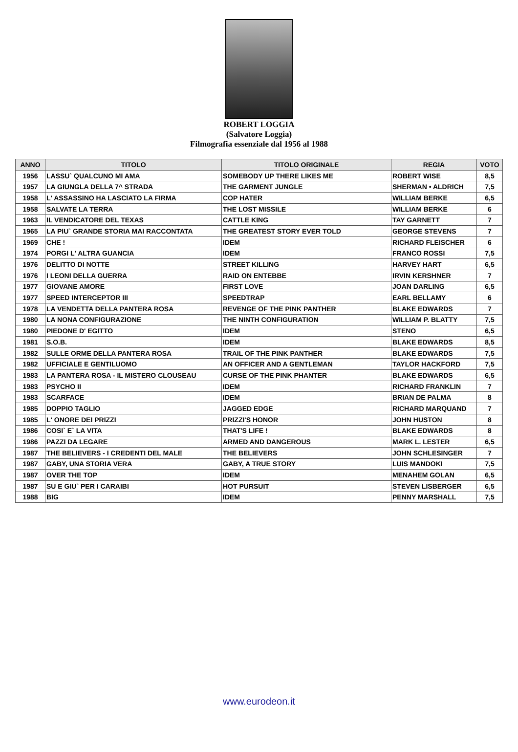ROBERT LOGGIA
(Salvatore Loggia)
Filmografia essenziale dal 1956 al 1988
| ANNO | TITOLO | TITOLO ORIGINALE | REGIA | VOTO |
| --- | --- | --- | --- | --- |
| 1956 | LASSU` QUALCUNO MI AMA | SOMEBODY UP THERE LIKES ME | ROBERT WISE | 8,5 |
| 1957 | LA GIUNGLA DELLA 7^ STRADA | THE GARMENT JUNGLE | SHERMAN • ALDRICH | 7,5 |
| 1958 | L' ASSASSINO HA LASCIATO LA FIRMA | COP HATER | WILLIAM BERKE | 6,5 |
| 1958 | SALVATE LA TERRA | THE LOST MISSILE | WILLIAM BERKE | 6 |
| 1963 | IL VENDICATORE DEL TEXAS | CATTLE KING | TAY GARNETT | 7 |
| 1965 | LA PIU` GRANDE STORIA MAI RACCONTATA | THE GREATEST STORY EVER TOLD | GEORGE STEVENS | 7 |
| 1969 | CHE ! | IDEM | RICHARD FLEISCHER | 6 |
| 1974 | PORGI L' ALTRA GUANCIA | IDEM | FRANCO ROSSI | 7,5 |
| 1976 | DELITTO DI NOTTE | STREET KILLING | HARVEY HART | 6,5 |
| 1976 | I LEONI DELLA GUERRA | RAID ON ENTEBBE | IRVIN KERSHNER | 7 |
| 1977 | GIOVANE AMORE | FIRST LOVE | JOAN DARLING | 6,5 |
| 1977 | SPEED INTERCEPTOR III | SPEEDTRAP | EARL BELLAMY | 6 |
| 1978 | LA VENDETTA DELLA PANTERA ROSA | REVENGE OF THE PINK PANTHER | BLAKE EDWARDS | 7 |
| 1980 | LA NONA CONFIGURAZIONE | THE NINTH CONFIGURATION | WILLIAM P. BLATTY | 7,5 |
| 1980 | PIEDONE D' EGITTO | IDEM | STENO | 6,5 |
| 1981 | S.O.B. | IDEM | BLAKE EDWARDS | 8,5 |
| 1982 | SULLE ORME DELLA PANTERA ROSA | TRAIL OF THE PINK PANTHER | BLAKE EDWARDS | 7,5 |
| 1982 | UFFICIALE E GENTILUOMO | AN OFFICER AND A GENTLEMAN | TAYLOR HACKFORD | 7,5 |
| 1983 | LA PANTERA ROSA - IL MISTERO CLOUSEAU | CURSE OF THE PINK PHANTER | BLAKE EDWARDS | 6,5 |
| 1983 | PSYCHO II | IDEM | RICHARD FRANKLIN | 7 |
| 1983 | SCARFACE | IDEM | BRIAN DE PALMA | 8 |
| 1985 | DOPPIO TAGLIO | JAGGED EDGE | RICHARD MARQUAND | 7 |
| 1985 | L' ONORE DEI PRIZZI | PRIZZI'S HONOR | JOHN HUSTON | 8 |
| 1986 | COSI` E` LA VITA | THAT'S LIFE ! | BLAKE EDWARDS | 8 |
| 1986 | PAZZI DA LEGARE | ARMED AND DANGEROUS | MARK L. LESTER | 6,5 |
| 1987 | THE BELIEVERS - I CREDENTI DEL MALE | THE BELIEVERS | JOHN SCHLESINGER | 7 |
| 1987 | GABY, UNA STORIA VERA | GABY, A TRUE STORY | LUIS MANDOKI | 7,5 |
| 1987 | OVER THE TOP | IDEM | MENAHEM GOLAN | 6,5 |
| 1987 | SU E GIU` PER I CARAIBI | HOT PURSUIT | STEVEN LISBERGER | 6,5 |
| 1988 | BIG | IDEM | PENNY MARSHALL | 7,5 |
www.eurodeon.it